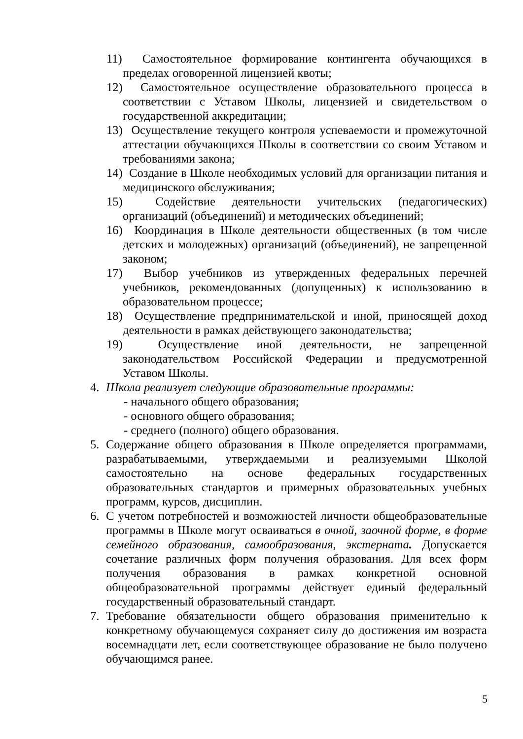11) Самостоятельное формирование контингента обучающихся в пределах оговоренной лицензией квоты;
12) Самостоятельное осуществление образовательного процесса в соответствии с Уставом Школы, лицензией и свидетельством о государственной аккредитации;
13) Осуществление текущего контроля успеваемости и промежуточной аттестации обучающихся Школы в соответствии со своим Уставом и требованиями закона;
14) Создание в Школе необходимых условий для организации питания и медицинского обслуживания;
15) Содействие деятельности учительских (педагогических) организаций (объединений) и методических объединений;
16) Координация в Школе деятельности общественных (в том числе детских и молодежных) организаций (объединений), не запрещенной законом;
17) Выбор учебников из утвержденных федеральных перечней учебников, рекомендованных (допущенных) к использованию в образовательном процессе;
18) Осуществление предпринимательской и иной, приносящей доход деятельности в рамках действующего законодательства;
19) Осуществление иной деятельности, не запрещенной законодательством Российской Федерации и предусмотренной Уставом Школы.
4. Школа реализует следующие образовательные программы:
- начального общего образования;
- основного общего образования;
- среднего (полного) общего образования.
5. Содержание общего образования в Школе определяется программами, разрабатываемыми, утверждаемыми и реализуемыми Школой самостоятельно на основе федеральных государственных образовательных стандартов и примерных образовательных учебных программ, курсов, дисциплин.
6. С учетом потребностей и возможностей личности общеобразовательные программы в Школе могут осваиваться в очной, заочной форме, в форме семейного образования, самообразования, экстерната. Допускается сочетание различных форм получения образования. Для всех форм получения образования в рамках конкретной основной общеобразовательной программы действует единый федеральный государственный образовательный стандарт.
7. Требование обязательности общего образования применительно к конкретному обучающемуся сохраняет силу до достижения им возраста восемнадцати лет, если соответствующее образование не было получено обучающимся ранее.
5